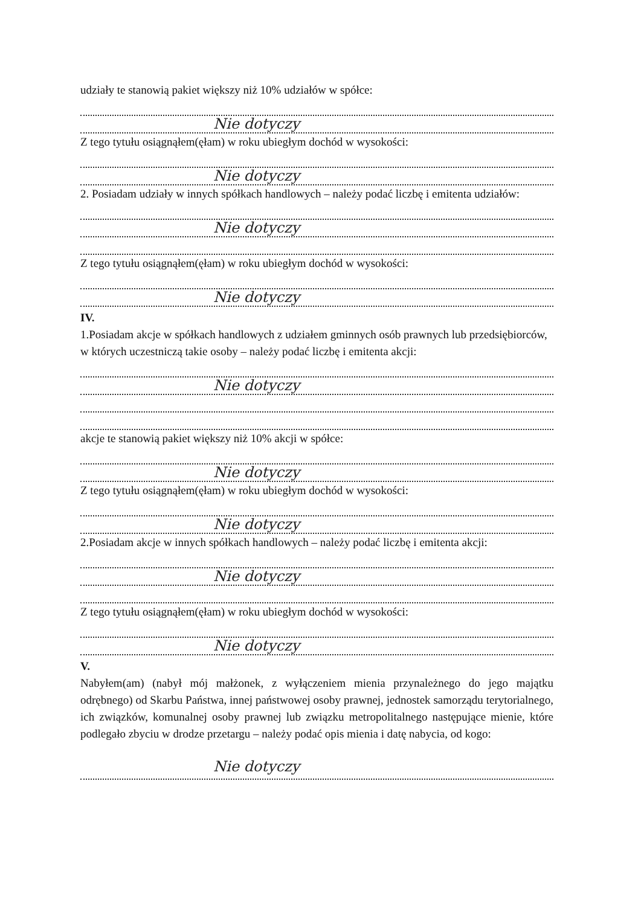udziały te stanowią pakiet większy niż 10% udziałów w spółce:
Nie dotyczy
Z tego tytułu osiągnąłem(ęłam) w roku ubiegłym dochód w wysokości:
Nie dotyczy
2. Posiadam udziały w innych spółkach handlowych – należy podać liczbę i emitenta udziałów:
Nie dotyczy
Z tego tytułu osiągnąłem(ęłam) w roku ubiegłym dochód w wysokości:
Nie dotyczy
IV.
1.Posiadam akcje w spółkach handlowych z udziałem gminnych osób prawnych lub przedsiębiorców,
w których uczestniczą takie osoby – należy podać liczbę i emitenta akcji:
Nie dotyczy
akcje te stanowią pakiet większy niż 10% akcji w spółce:
Nie dotyczy
Z tego tytułu osiągnąłem(ęłam) w roku ubiegłym dochód w wysokości:
Nie dotyczy
2.Posiadam akcje w innych spółkach handlowych – należy podać liczbę i emitenta akcji:
Nie dotyczy
Z tego tytułu osiągnąłem(ęłam) w roku ubiegłym dochód w wysokości:
Nie dotyczy
V.
Nabyłem(am) (nabył mój małżonek, z wyłączeniem mienia przynależnego do jego majątku odrębnego) od Skarbu Państwa, innej państwowej osoby prawnej, jednostek samorządu terytorialnego, ich związków, komunalnej osoby prawnej lub związku metropolitalnego następujące mienie, które podlegało zbyciu w drodze przetargu – należy podać opis mienia i datę nabycia, od kogo:
Nie dotyczy